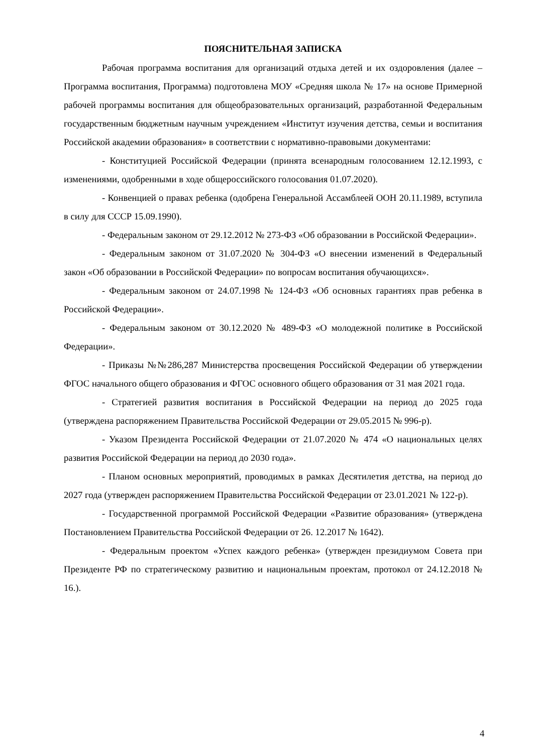ПОЯСНИТЕЛЬНАЯ ЗАПИСКА
Рабочая программа воспитания для организаций отдыха детей и их оздоровления (далее – Программа воспитания, Программа) подготовлена МОУ «Средняя школа № 17» на основе Примерной рабочей программы воспитания для общеобразовательных организаций, разработанной Федеральным государственным бюджетным научным учреждением «Институт изучения детства, семьи и воспитания Российской академии образования» в соответствии с нормативно-правовыми документами:
- Конституцией Российской Федерации (принята всенародным голосованием 12.12.1993, с изменениями, одобренными в ходе общероссийского голосования 01.07.2020).
- Конвенцией о правах ребенка (одобрена Генеральной Ассамблеей ООН 20.11.1989, вступила в силу для СССР 15.09.1990).
- Федеральным законом от 29.12.2012 № 273-ФЗ «Об образовании в Российской Федерации».
- Федеральным законом от 31.07.2020 № 304-ФЗ «О внесении изменений в Федеральный закон «Об образовании в Российской Федерации» по вопросам воспитания обучающихся».
- Федеральным законом от 24.07.1998 № 124-ФЗ «Об основных гарантиях прав ребенка в Российской Федерации».
- Федеральным законом от 30.12.2020 № 489-ФЗ «О молодежной политике в Российской Федерации».
- Приказы №№286,287 Министерства просвещения Российской Федерации об утверждении ФГОС начального общего образования и ФГОС основного общего образования от 31 мая 2021 года.
- Стратегией развития воспитания в Российской Федерации на период до 2025 года (утверждена распоряжением Правительства Российской Федерации от 29.05.2015 № 996-р).
- Указом Президента Российской Федерации от 21.07.2020 № 474 «О национальных целях развития Российской Федерации на период до 2030 года».
- Планом основных мероприятий, проводимых в рамках Десятилетия детства, на период до 2027 года (утвержден распоряжением Правительства Российской Федерации от 23.01.2021 № 122-р).
- Государственной программой Российской Федерации «Развитие образования» (утверждена Постановлением Правительства Российской Федерации от 26. 12.2017 № 1642).
- Федеральным проектом «Успех каждого ребенка» (утвержден президиумом Совета при Президенте РФ по стратегическому развитию и национальным проектам, протокол от 24.12.2018 № 16.).
4